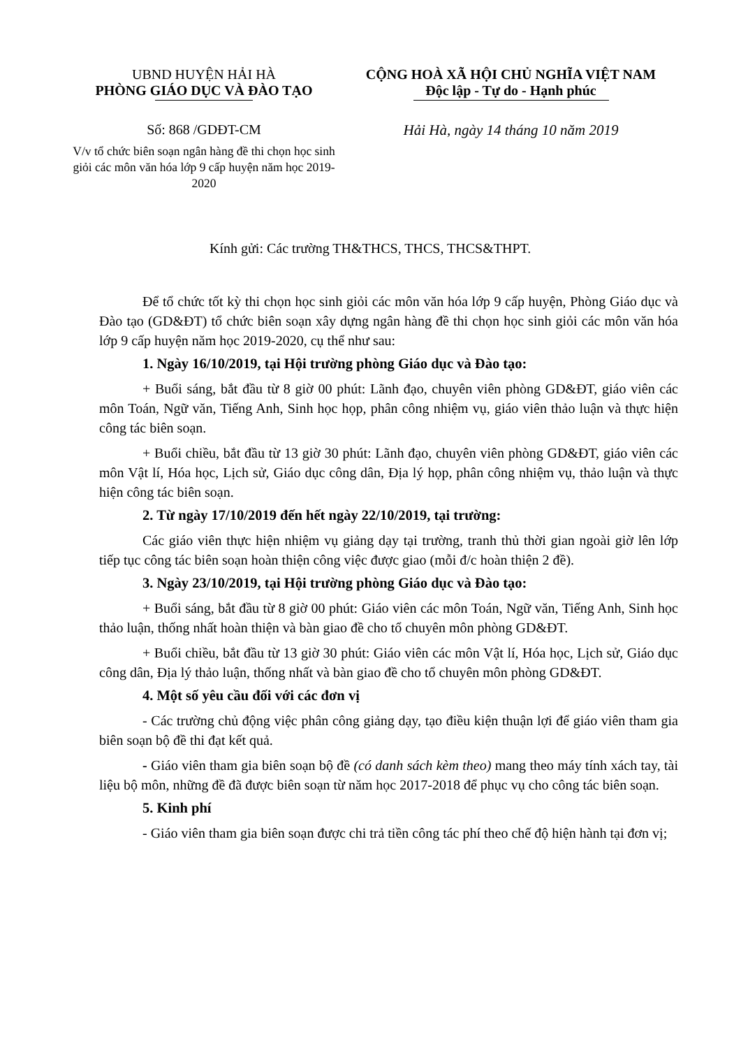UBND HUYỆN HẢI HÀ
PHÒNG GIÁO DỤC VÀ ĐÀO TẠO
Số: 868 /GDĐT-CM
V/v tổ chức biên soạn ngân hàng đề thi chọn học sinh giỏi các môn văn hóa lớp 9 cấp huyện năm học 2019-2020
CỘNG HOÀ XÃ HỘI CHỦ NGHĨA VIỆT NAM
Độc lập - Tự do - Hạnh phúc
Hải Hà, ngày 14 tháng 10 năm 2019
Kính gửi: Các trường TH&THCS, THCS, THCS&THPT.
Để tổ chức tốt kỳ thi chọn học sinh giỏi các môn văn hóa lớp 9 cấp huyện, Phòng Giáo dục và Đào tạo (GD&ĐT) tổ chức biên soạn xây dựng ngân hàng đề thi chọn học sinh giỏi các môn văn hóa lớp 9 cấp huyện năm học 2019-2020, cụ thể như sau:
1. Ngày 16/10/2019, tại Hội trường phòng Giáo dục và Đào tạo:
+ Buổi sáng, bắt đầu từ 8 giờ 00 phút: Lãnh đạo, chuyên viên phòng GD&ĐT, giáo viên các môn Toán, Ngữ văn, Tiếng Anh, Sinh học họp, phân công nhiệm vụ, giáo viên thảo luận và thực hiện công tác biên soạn.
+ Buổi chiều, bắt đầu từ 13 giờ 30 phút: Lãnh đạo, chuyên viên phòng GD&ĐT, giáo viên các môn Vật lí, Hóa học, Lịch sử, Giáo dục công dân, Địa lý họp, phân công nhiệm vụ, thảo luận và thực hiện công tác biên soạn.
2. Từ ngày 17/10/2019 đến hết ngày 22/10/2019, tại trường:
Các giáo viên thực hiện nhiệm vụ giảng dạy tại trường, tranh thủ thời gian ngoài giờ lên lớp tiếp tục công tác biên soạn hoàn thiện công việc được giao (mỗi đ/c hoàn thiện 2 đề).
3. Ngày 23/10/2019, tại Hội trường phòng Giáo dục và Đào tạo:
+ Buổi sáng, bắt đầu từ 8 giờ 00 phút: Giáo viên các môn Toán, Ngữ văn, Tiếng Anh, Sinh học thảo luận, thống nhất hoàn thiện và bàn giao đề cho tổ chuyên môn phòng GD&ĐT.
+ Buổi chiều, bắt đầu từ 13 giờ 30 phút: Giáo viên các môn Vật lí, Hóa học, Lịch sử, Giáo dục công dân, Địa lý thảo luận, thống nhất và bàn giao đề cho tổ chuyên môn phòng GD&ĐT.
4. Một số yêu cầu đối với các đơn vị
- Các trường chủ động việc phân công giảng dạy, tạo điều kiện thuận lợi để giáo viên tham gia biên soạn bộ đề thi đạt kết quả.
- Giáo viên tham gia biên soạn bộ đề (có danh sách kèm theo) mang theo máy tính xách tay, tài liệu bộ môn, những đề đã được biên soạn từ năm học 2017-2018 để phục vụ cho công tác biên soạn.
5. Kinh phí
- Giáo viên tham gia biên soạn được chi trả tiền công tác phí theo chế độ hiện hành tại đơn vị;